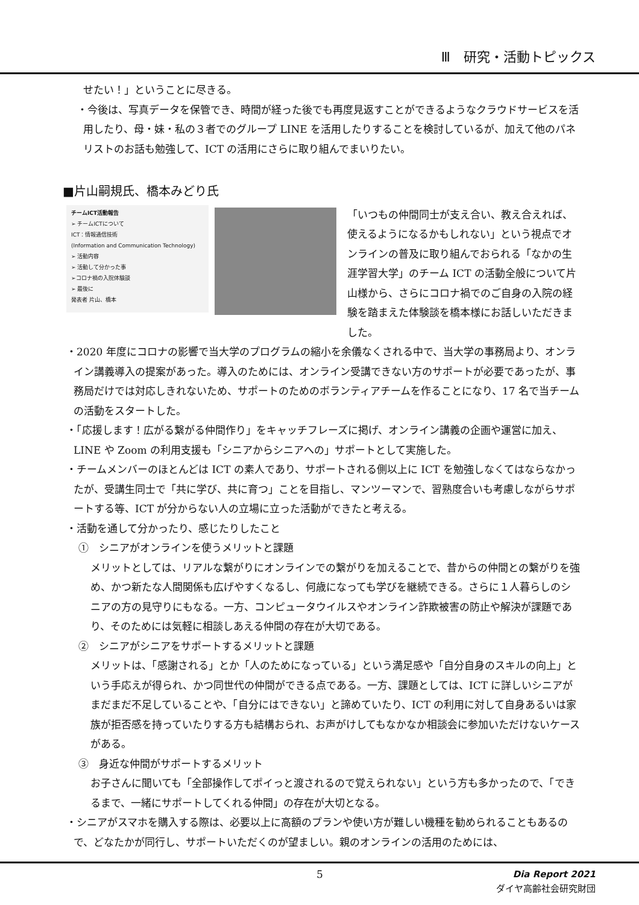Ⅲ　研究・活動トピックス
せたい！」ということに尽きる。
・今後は、写真データを保管でき、時間が経った後でも再度見返すことができるようなクラウドサービスを活用したり、母・妹・私の３者でのグループ LINE を活用したりすることを検討しているが、加えて他のパネリストのお話も勉強して、ICT の活用にさらに取り組んでまいりたい。
■片山嗣規氏、橋本みどり氏
チームICT活動報告
➢ チームICTについて
ICT：情報通信技術
(Information and Communication Technology)
➢ 活動内容
➢ 活動して分かった事
➢コロナ禍の入院体験談
➢ 最後に
発表者 片山、橋本
「いつもの仲間同士が支え合い、教え合えれば、使えるようになるかもしれない」という視点でオンラインの普及に取り組んでおられる「なかの生涯学習大学」のチーム ICT の活動全般について片山様から、さらにコロナ禍でのご自身の入院の経験を踏まえた体験談を橋本様にお話しいただきました。
・2020 年度にコロナの影響で当大学のプログラムの縮小を余儀なくされる中で、当大学の事務局より、オンライン講義導入の提案があった。導入のためには、オンライン受講できない方のサポートが必要であったが、事務局だけでは対応しきれないため、サポートのためのボランティアチームを作ることになり、17 名で当チームの活動をスタートした。
・「応援します！広がる繋がる仲間作り」をキャッチフレーズに掲げ、オンライン講義の企画や運営に加え、LINE や Zoom の利用支援も「シニアからシニアへの」サポートとして実施した。
・チームメンバーのほとんどは ICT の素人であり、サポートされる側以上に ICT を勉強しなくてはならなかったが、受講生同士で「共に学び、共に育つ」ことを目指し、マンツーマンで、習熟度合いも考慮しながらサポートする等、ICT が分からない人の立場に立った活動ができたと考える。
・活動を通して分かったり、感じたりしたこと
①　シニアがオンラインを使うメリットと課題
メリットとしては、リアルな繋がりにオンラインでの繋がりを加えることで、昔からの仲間との繋がりを強め、かつ新たな人間関係も広げやすくなるし、何歳になっても学びを継続できる。さらに１人暮らしのシニアの方の見守りにもなる。一方、コンピュータウイルスやオンライン詐欺被害の防止や解決が課題であり、そのためには気軽に相談しあえる仲間の存在が大切である。
②　シニアがシニアをサポートするメリットと課題
メリットは、「感謝される」とか「人のためになっている」という満足感や「自分自身のスキルの向上」という手応えが得られ、かつ同世代の仲間ができる点である。一方、課題としては、ICT に詳しいシニアがまだまだ不足していることや、「自分にはできない」と諦めていたり、ICT の利用に対して自身あるいは家族が拒否感を持っていたりする方も結構おられ、お声がけしてもなかなか相談会に参加いただけないケースがある。
③　身近な仲間がサポートするメリット
お子さんに聞いても「全部操作してポイっと渡されるので覚えられない」という方も多かったので、「できるまで、一緒にサポートしてくれる仲間」の存在が大切となる。
・シニアがスマホを購入する際は、必要以上に高額のプランや使い方が難しい機種を勧められることもあるので、どなたかが同行し、サポートいただくのが望ましい。親のオンラインの活用のためには、
5
Dia Report 2021
ダイヤ高齢社会研究財団